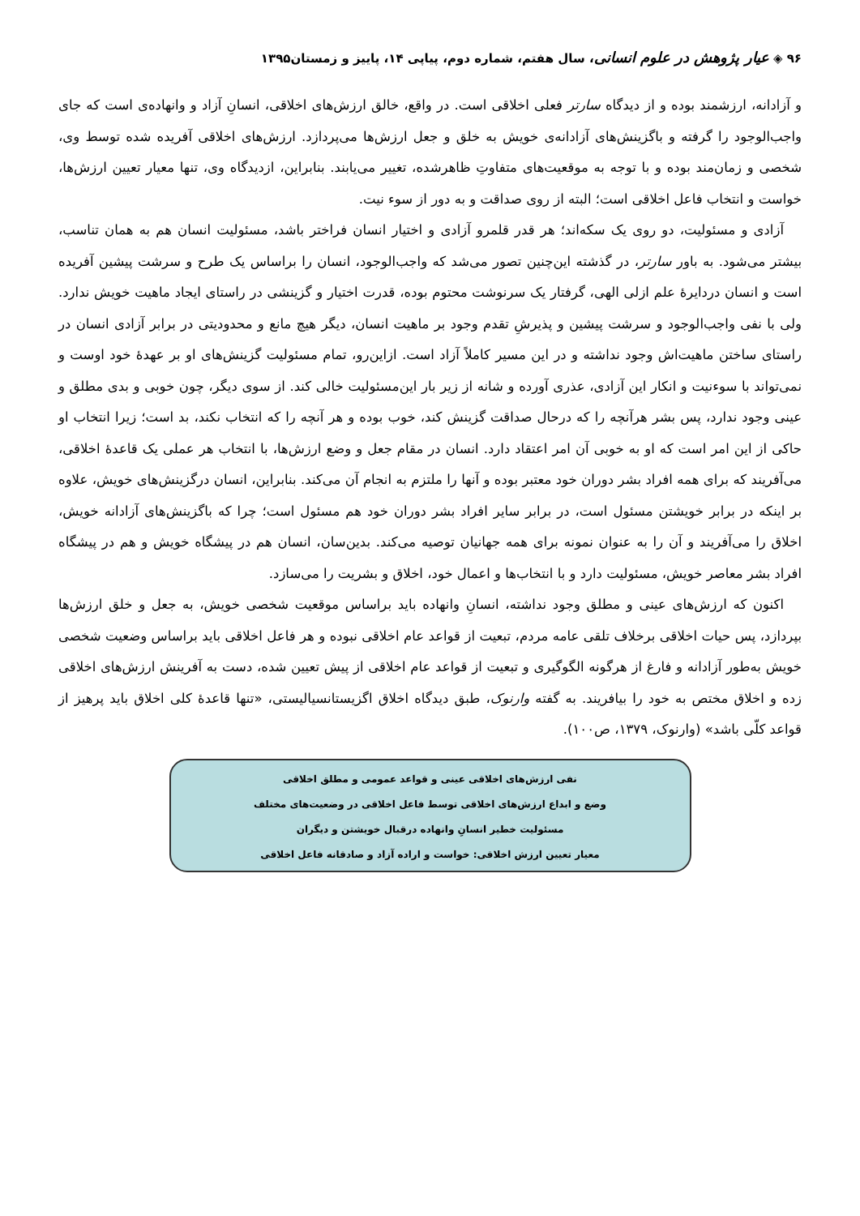۹۶ ◈ عیار پژوهش در علوم انسانی، سال هفتم، شماره دوم، پیاپی ۱۴، پاییز و زمستان۱۳۹۵
و آزادانه، ارزشمند بوده و از دیدگاه سارتر فعلی اخلاقی است. در واقع، خالق ارزش‌های اخلاقی، انسانِ آزاد و وانهاده‌ی است که جای واجب‌الوجود را گرفته و باگزینش‌های آزادانه‌ی خویش به خلق و جعل ارزش‌ها می‌پردازد. ارزش‌های اخلاقی آفریده شده توسط وی، شخصی و زمان‌مند بوده و با توجه به موقعیت‌های متفاوتِ ظاهرشده، تغییر می‌یابند. بنابراین، ازدیدگاه وی، تنها معیار تعیین ارزش‌ها، خواست و انتخاب فاعل اخلاقی است؛ البته از روی صداقت و به دور از سوء نیت.
آزادی و مسئولیت، دو روی یک سکه‌اند؛ هر قدر قلمرو آزادی و اختیار انسان فراختر باشد، مسئولیت انسان هم به همان تناسب، بیشتر می‌شود. به باور سارتر، در گذشته این‌چنین تصور می‌شد که واجب‌الوجود، انسان را براساس یک طرح و سرشت پیشین آفریده است و انسان دردایرهٔ علم ازلی الهی، گرفتار یک سرنوشت محتوم بوده، قدرت اختیار و گزینشی در راستای ایجاد ماهیت خویش ندارد. ولی با نفی واجب‌الوجود و سرشت پیشین و پذیرشِ تقدم وجود بر ماهیت انسان، دیگر هیچ مانع و محدودیتی در برابر آزادی انسان در راستای ساختن ماهیت‌اش وجود نداشته و در این مسیر کاملاً آزاد است. ازاین‌رو، تمام مسئولیت گزینش‌های او بر عهدهٔ خود اوست و نمی‌تواند با سوءنیت و انکار این آزادی، عذری آورده و شانه از زیر بار این‌مسئولیت خالی کند. از سوی دیگر، چون خوبی و بدی مطلق و عینی وجود ندارد، پس بشر هرآنچه را که درحال صداقت گزینش کند، خوب بوده و هر آنچه را که انتخاب نکند، بد است؛ زیرا انتخاب او حاکی از این امر است که او به خوبی آن امر اعتقاد دارد. انسان در مقام جعل و وضع ارزش‌ها، با انتخاب هر عملی یک قاعدهٔ اخلاقی، می‌آفریند که برای همه افراد بشر دوران خود معتبر بوده و آنها را ملتزم به انجام آن می‌کند. بنابراین، انسان درگزینش‌های خویش، علاوه بر اینکه در برابر خویشتن مسئول است، در برابر سایر افراد بشر دوران خود هم مسئول است؛ چرا که باگزینش‌های آزادانه خویش، اخلاق را می‌آفریند و آن را به عنوان نمونه برای همه جهانیان توصیه می‌کند. بدین‌سان، انسان هم در پیشگاه خویش و هم در پیشگاه افراد بشر معاصر خویش، مسئولیت دارد و با انتخاب‌ها و اعمال خود، اخلاق و بشریت را می‌سازد.
اکنون که ارزش‌های عینی و مطلق وجود نداشته، انسانِ وانهاده باید براساس موقعیت شخصی خویش، به جعل و خلق ارزش‌ها بپردازد، پس حیات اخلاقی برخلاف تلقی عامه مردم، تبعیت از قواعد عام اخلاقی نبوده و هر فاعل اخلاقی باید براساس وضعیت شخصی خویش به‌طور آزادانه و فارغ از هرگونه الگوگیری و تبعیت از قواعد عام اخلاقی از پیش تعیین شده، دست به آفرینش ارزش‌های اخلاقی زده و اخلاق مختص به خود را بیافریند. به گفته وارنوک، طبق دیدگاه اخلاق اگزیستانسیالیستی، «تنها قاعدهٔ کلی اخلاق باید پرهیز از قواعد کلّی باشد» (وارنوک، ۱۳۷۹، ص۱۰۰).
نفی ارزش‌های اخلاقی عینی و قواعد عمومی و مطلق اخلاقی
وضع و ابداع ارزش‌های اخلاقی توسط فاعل اخلاقی در وضعیت‌های مختلف
مسئولیت خطیر انسانِ وانهاده درقبال خویشتن و دیگران
معیار تعیین ارزش اخلاقی: خواست و اراده آزاد و صادقانه فاعل اخلاقی